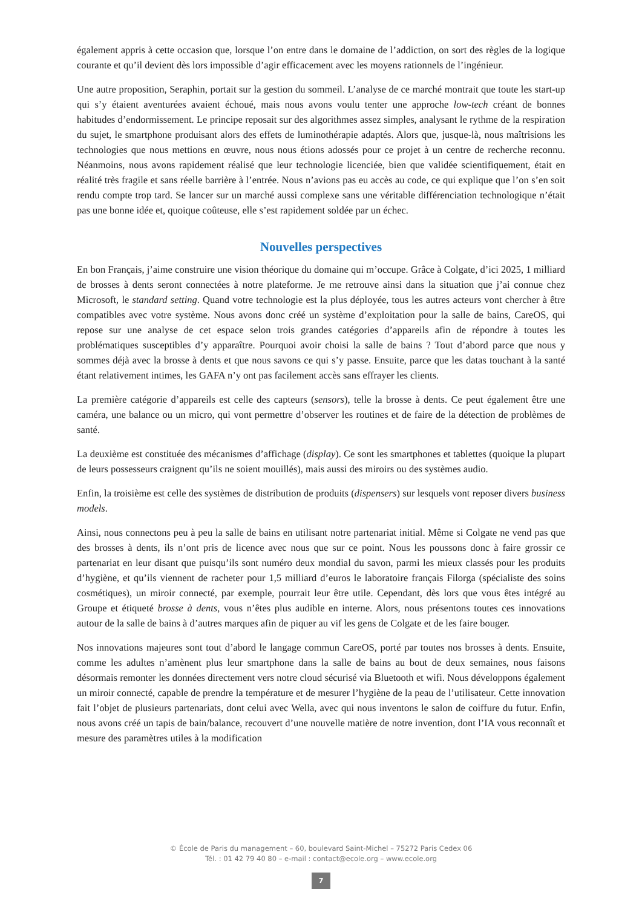également appris à cette occasion que, lorsque l’on entre dans le domaine de l’addiction, on sort des règles de la logique courante et qu’il devient dès lors impossible d’agir efficacement avec les moyens rationnels de l’ingénieur.
Une autre proposition, Seraphin, portait sur la gestion du sommeil. L’analyse de ce marché montrait que toute les start-up qui s’y étaient aventurées avaient échoué, mais nous avons voulu tenter une approche low-tech créant de bonnes habitudes d’endormissement. Le principe reposait sur des algorithmes assez simples, analysant le rythme de la respiration du sujet, le smartphone produisant alors des effets de luminothérapie adaptés. Alors que, jusque-là, nous maîtrisions les technologies que nous mettions en œuvre, nous nous étions adossés pour ce projet à un centre de recherche reconnu. Néanmoins, nous avons rapidement réalisé que leur technologie licenciée, bien que validée scientifiquement, était en réalité très fragile et sans réelle barrière à l’entrée. Nous n’avions pas eu accès au code, ce qui explique que l’on s’en soit rendu compte trop tard. Se lancer sur un marché aussi complexe sans une véritable différenciation technologique n’était pas une bonne idée et, quoique coûteuse, elle s’est rapidement soldée par un échec.
Nouvelles perspectives
En bon Français, j’aime construire une vision théorique du domaine qui m’occupe. Grâce à Colgate, d’ici 2025, 1 milliard de brosses à dents seront connectées à notre plateforme. Je me retrouve ainsi dans la situation que j’ai connue chez Microsoft, le standard setting. Quand votre technologie est la plus déployée, tous les autres acteurs vont chercher à être compatibles avec votre système. Nous avons donc créé un système d’exploitation pour la salle de bains, CareOS, qui repose sur une analyse de cet espace selon trois grandes catégories d’appareils afin de répondre à toutes les problématiques susceptibles d’y apparaître. Pourquoi avoir choisi la salle de bains ? Tout d’abord parce que nous y sommes déjà avec la brosse à dents et que nous savons ce qui s’y passe. Ensuite, parce que les datas touchant à la santé étant relativement intimes, les GAFA n’y ont pas facilement accès sans effrayer les clients.
La première catégorie d’appareils est celle des capteurs (sensors), telle la brosse à dents. Ce peut également être une caméra, une balance ou un micro, qui vont permettre d’observer les routines et de faire de la détection de problèmes de santé.
La deuxième est constituée des mécanismes d’affichage (display). Ce sont les smartphones et tablettes (quoique la plupart de leurs possesseurs craignent qu’ils ne soient mouillés), mais aussi des miroirs ou des systèmes audio.
Enfin, la troisième est celle des systèmes de distribution de produits (dispensers) sur lesquels vont reposer divers business models.
Ainsi, nous connectons peu à peu la salle de bains en utilisant notre partenariat initial. Même si Colgate ne vend pas que des brosses à dents, ils n’ont pris de licence avec nous que sur ce point. Nous les poussons donc à faire grossir ce partenariat en leur disant que puisqu’ils sont numéro deux mondial du savon, parmi les mieux classés pour les produits d’hygiène, et qu’ils viennent de racheter pour 1,5 milliard d’euros le laboratoire français Filorga (spécialiste des soins cosmétiques), un miroir connecté, par exemple, pourrait leur être utile. Cependant, dès lors que vous êtes intégré au Groupe et étiqueté brosse à dents, vous n’êtes plus audible en interne. Alors, nous présentons toutes ces innovations autour de la salle de bains à d’autres marques afin de piquer au vif les gens de Colgate et de les faire bouger.
Nos innovations majeures sont tout d’abord le langage commun CareOS, porté par toutes nos brosses à dents. Ensuite, comme les adultes n’amènent plus leur smartphone dans la salle de bains au bout de deux semaines, nous faisons désormais remonter les données directement vers notre cloud sécurisé via Bluetooth et wifi. Nous développons également un miroir connecté, capable de prendre la température et de mesurer l’hygiène de la peau de l’utilisateur. Cette innovation fait l’objet de plusieurs partenariats, dont celui avec Wella, avec qui nous inventons le salon de coiffure du futur. Enfin, nous avons créé un tapis de bain/balance, recouvert d’une nouvelle matière de notre invention, dont l’IA vous reconnaît et mesure des paramètres utiles à la modification
© École de Paris du management – 60, boulevard Saint-Michel – 75272 Paris Cedex 06
Tél. : 01 42 79 40 80 – e-mail : contact@ecole.org – www.ecole.org
7